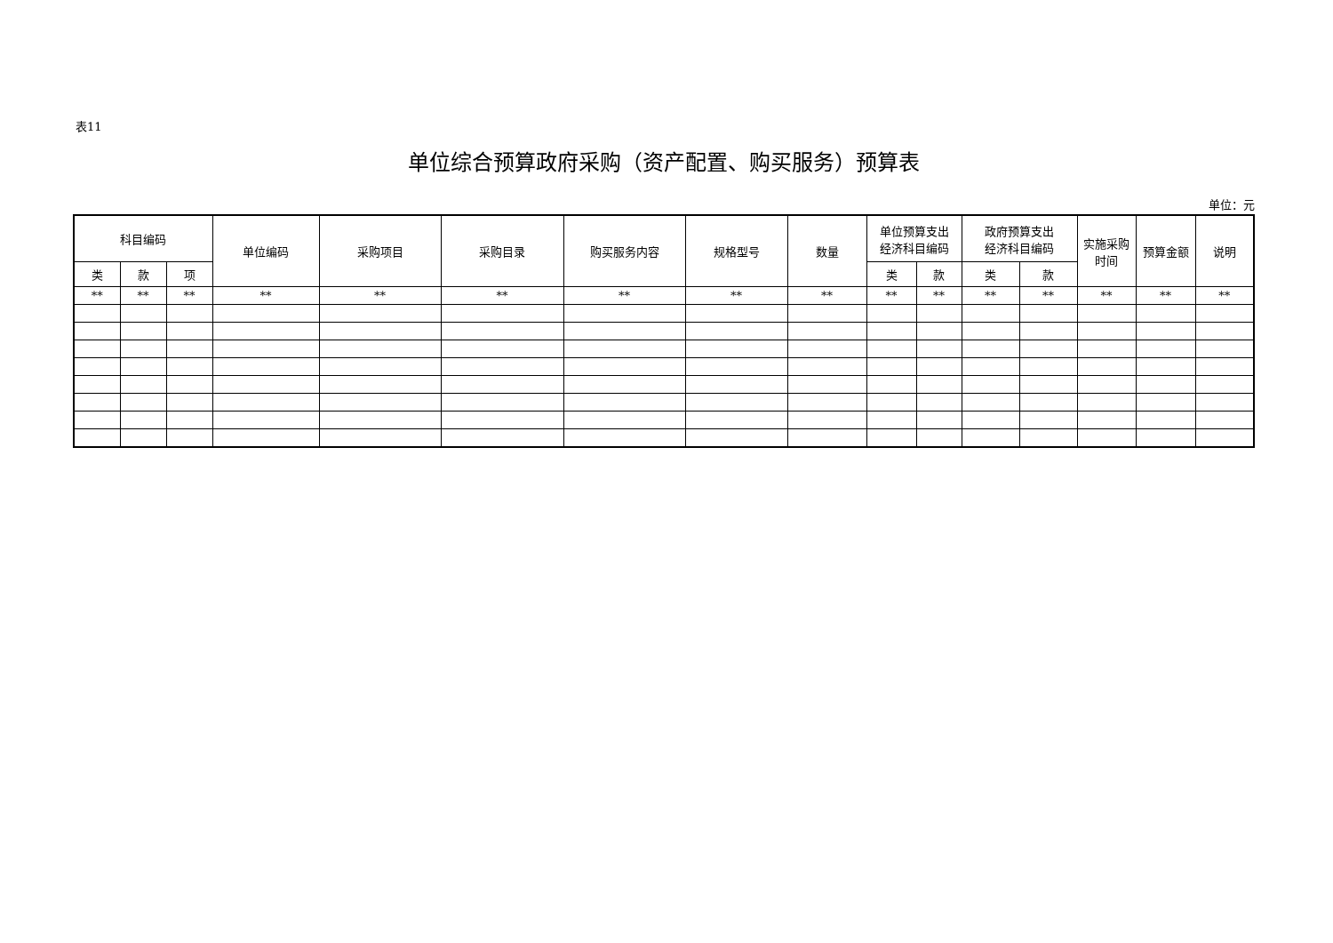表11
单位综合预算政府采购（资产配置、购买服务）预算表
单位：元
| 科目编码 | | | 单位编码 | 采购项目 | 采购目录 | 购买服务内容 | 规格型号 | 数量 | 单位预算支出 经济科目编码 | | 政府预算支出 经济科目编码 | | 实施采购 时间 | 预算金额 | 说明 |
| --- | --- | --- | --- | --- | --- | --- | --- | --- | --- | --- | --- | --- | --- | --- | --- |
| 类 | 款 | 项 | | | | | | | 类 | 款 | 类 | 款 | | | |
| ** | ** | ** | ** | ** | ** | ** | ** | ** | ** | ** | ** | ** | ** | ** | ** |